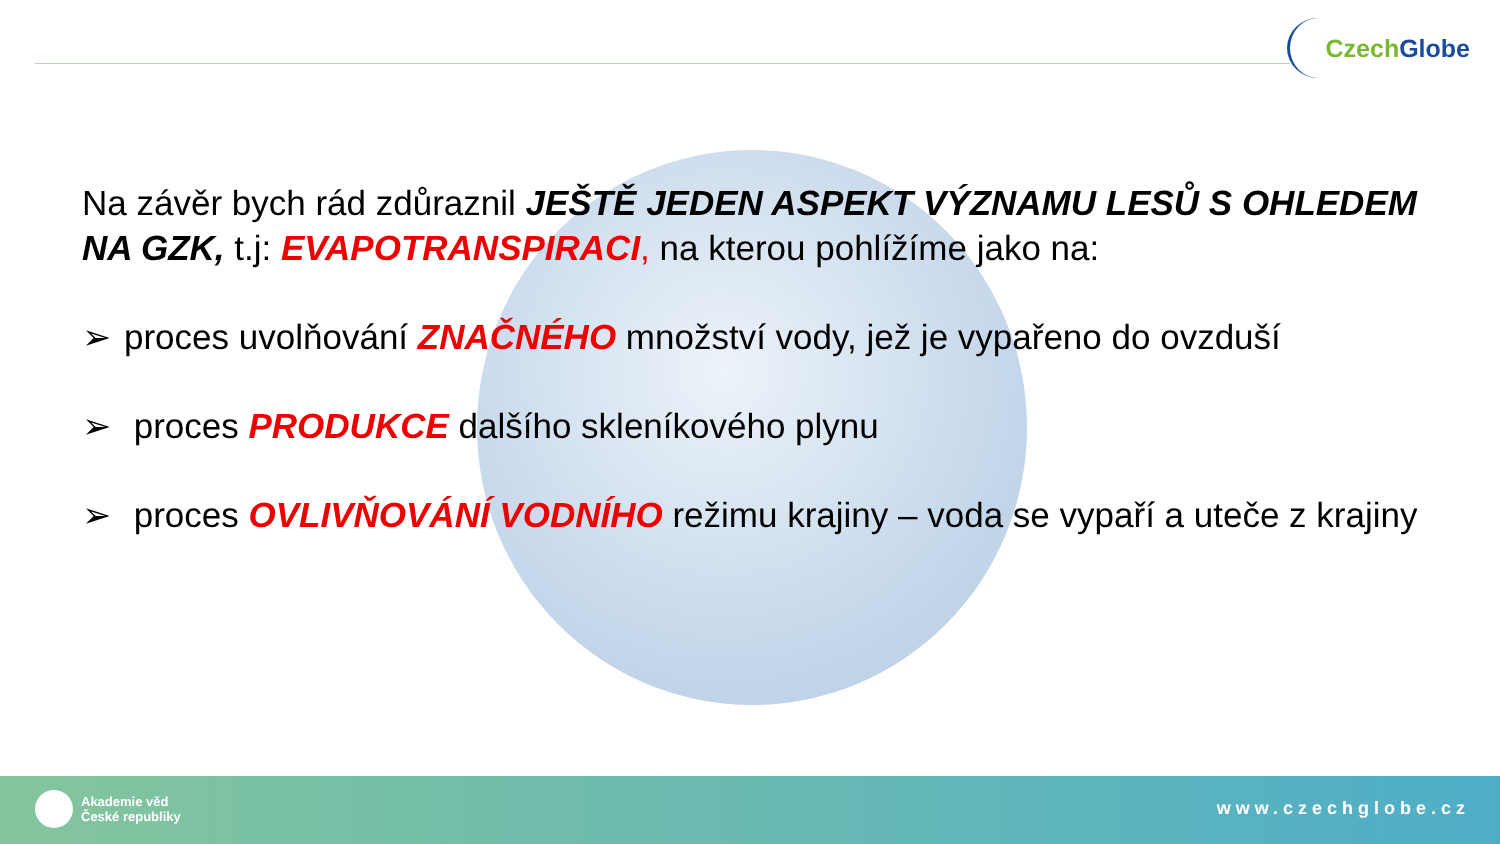Czech Globe
Na závěr bych rád zdůraznil JEŠTĚ JEDEN ASPEKT VÝZNAMU LESŮ S OHLEDEM NA GZK, t.j: EVAPOTRANSPIRACI, na kterou pohlížíme jako na:
➢ proces uvolňování ZNAČNÉHO množství vody, jež je vypařeno do ovzduší
➢ proces PRODUKCE dalšího skleníkového plynu
➢ proces OVLIVŇOVÁNÍ VODNÍHO režimu krajiny – voda se vypaří a uteče z krajiny
Akademie věd
České republiky
www.czechglobe.cz